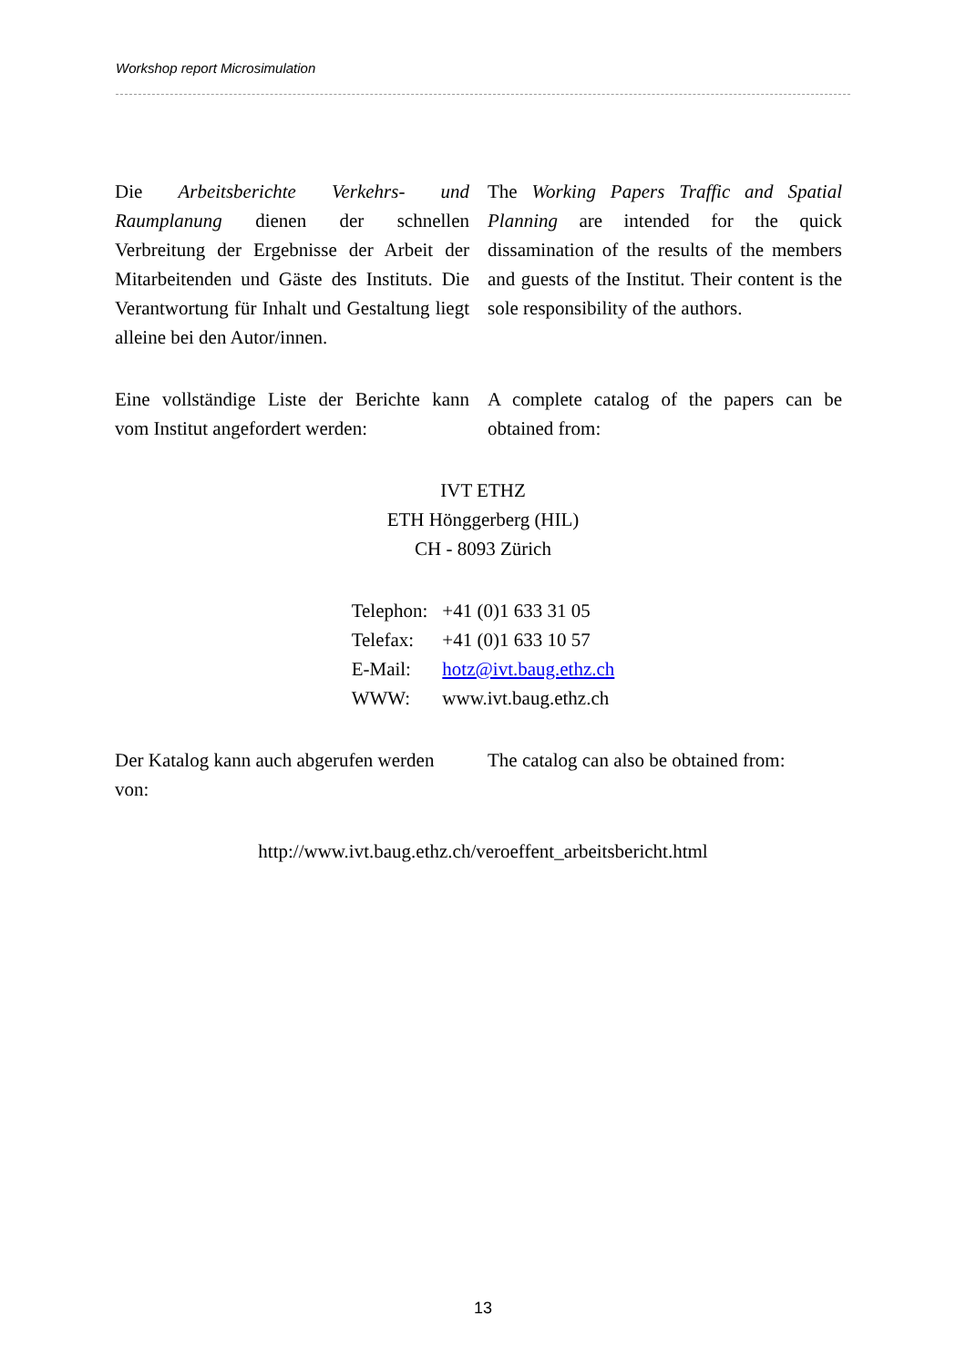Workshop report Microsimulation
Die Arbeitsberichte Verkehrs- und Raumplanung dienen der schnellen Verbreitung der Ergebnisse der Arbeit der Mitarbeitenden und Gäste des Instituts. Die Verantwortung für Inhalt und Gestaltung liegt alleine bei den Autor/innen.
The Working Papers Traffic and Spatial Planning are intended for the quick dissamination of the results of the members and guests of the Institut. Their content is the sole responsibility of the authors.
Eine vollständige Liste der Berichte kann vom Institut angefordert werden:
A complete catalog of the papers can be obtained from:
IVT ETHZ
ETH Hönggerberg (HIL)
CH - 8093 Zürich
| Telephon: | +41 (0)1 633 31 05 |
| Telefax: | +41 (0)1 633 10 57 |
| E-Mail: | hotz@ivt.baug.ethz.ch |
| WWW: | www.ivt.baug.ethz.ch |
Der Katalog kann auch abgerufen werden von:
The catalog can also be obtained from:
http://www.ivt.baug.ethz.ch/veroeffent_arbeitsbericht.html
13